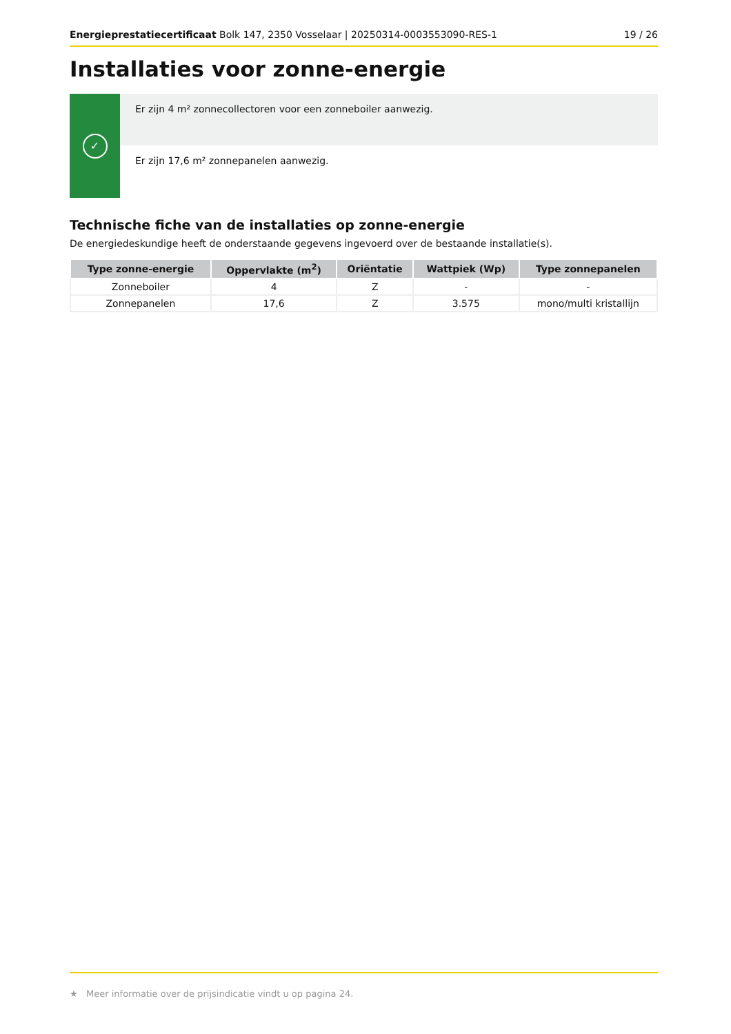Energieprestatiecertificaat Bolk 147, 2350 Vosselaar | 20250314-0003553090-RES-1
19 / 26
Installaties voor zonne-energie
✓
Er zijn 4 m² zonnecollectoren voor een zonneboiler aanwezig.
Er zijn 17,6 m² zonnepanelen aanwezig.
Technische fiche van de installaties op zonne-energie
De energiedeskundige heeft de onderstaande gegevens ingevoerd over de bestaande installatie(s).
| Type zonne-energie | Oppervlakte (m<sup>2</sup>) | Oriëntatie | Wattpiek (Wp) | Type zonnepanelen |
| --- | --- | --- | --- | --- |
| Zonneboiler | 4 | Z | - | - |
| Zonnepanelen | 17,6 | Z | 3.575 | mono/multi kristallijn |
★ Meer informatie over de prijsindicatie vindt u op pagina 24.